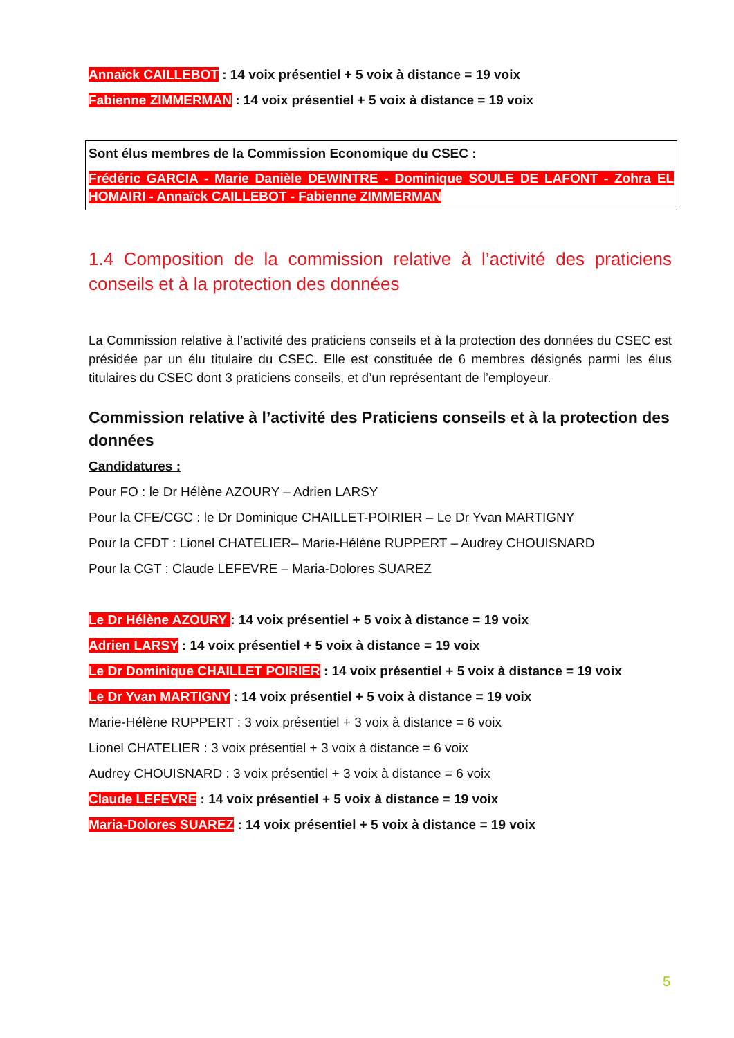Annaïck CAILLEBOT : 14 voix présentiel + 5 voix à distance = 19 voix
Fabienne ZIMMERMAN : 14 voix présentiel + 5 voix à distance = 19 voix
Sont élus membres de la Commission Economique du CSEC :
Frédéric GARCIA - Marie Danièle DEWINTRE - Dominique SOULE DE LAFONT - Zohra EL HOMAIRI - Annaïck CAILLEBOT - Fabienne ZIMMERMAN
1.4 Composition de la commission relative à l’activité des praticiens conseils et à la protection des données
La Commission relative à l’activité des praticiens conseils et à la protection des données du CSEC est présidée par un élu titulaire du CSEC. Elle est constituée de 6 membres désignés parmi les élus titulaires du CSEC dont 3 praticiens conseils, et d’un représentant de l’employeur.
Commission relative à l’activité des Praticiens conseils et à la protection des données
Candidatures :
Pour FO : le Dr Hélène AZOURY – Adrien LARSY
Pour la CFE/CGC : le Dr Dominique CHAILLET-POIRIER – Le Dr Yvan MARTIGNY
Pour la CFDT : Lionel CHATELIER– Marie-Hélène RUPPERT – Audrey CHOUISNARD
Pour la CGT : Claude LEFEVRE – Maria-Dolores SUAREZ
Le Dr Hélène AZOURY : 14 voix présentiel + 5 voix à distance = 19 voix
Adrien LARSY : 14 voix présentiel + 5 voix à distance = 19 voix
Le Dr Dominique CHAILLET POIRIER : 14 voix présentiel + 5 voix à distance = 19 voix
Le Dr Yvan MARTIGNY : 14 voix présentiel + 5 voix à distance = 19 voix
Marie-Hélène RUPPERT : 3 voix présentiel + 3 voix à distance = 6 voix
Lionel CHATELIER : 3 voix présentiel + 3 voix à distance = 6 voix
Audrey CHOUISNARD : 3 voix présentiel + 3 voix à distance = 6 voix
Claude LEFEVRE : 14 voix présentiel + 5 voix à distance = 19 voix
Maria-Dolores SUAREZ : 14 voix présentiel + 5 voix à distance = 19 voix
5